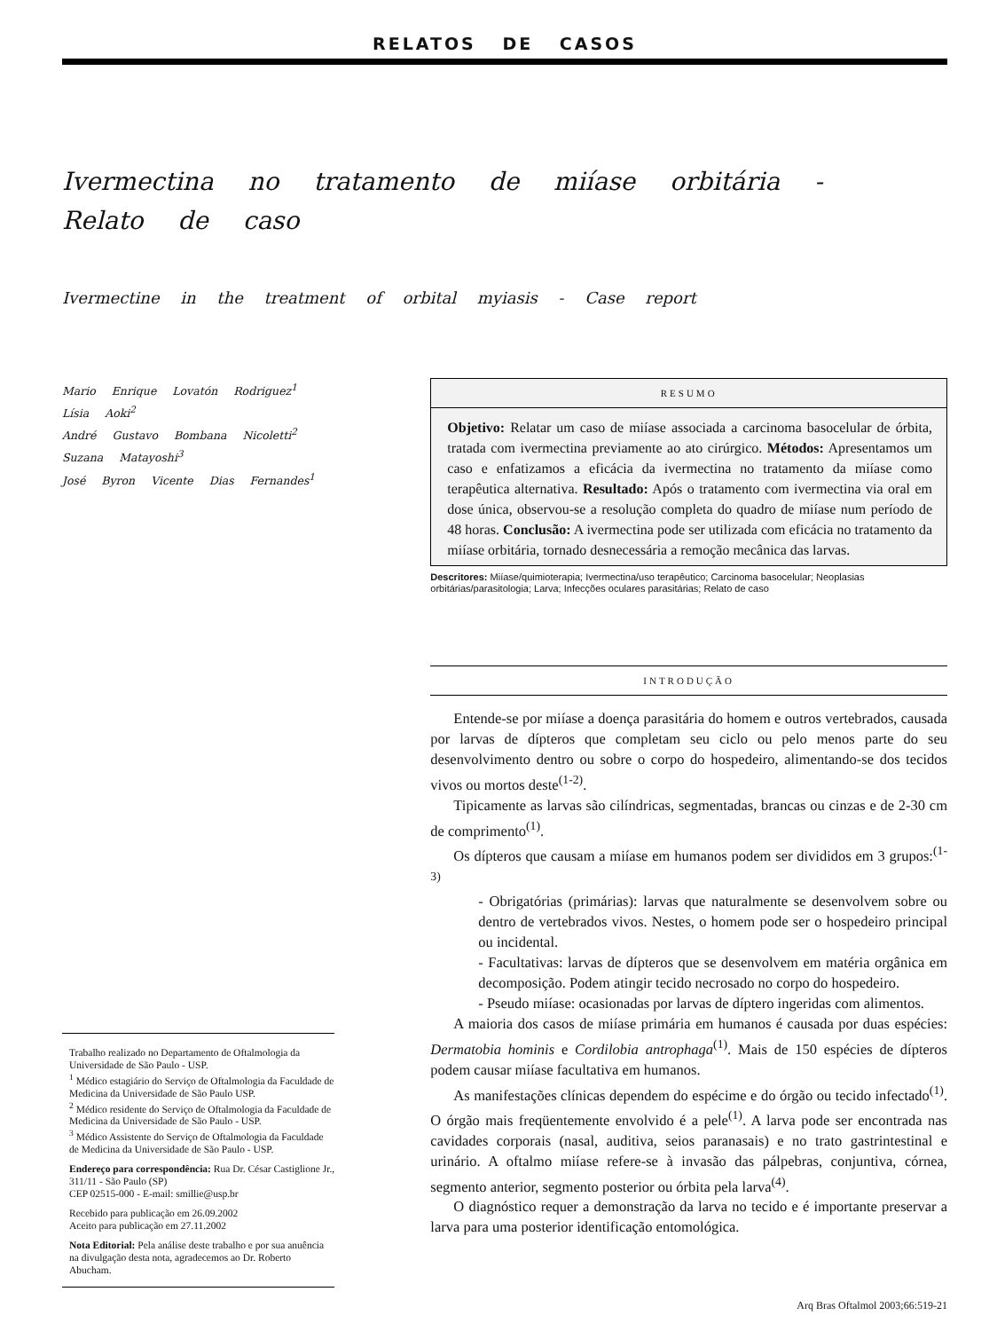RELATOS DE CASOS
Ivermectina no tratamento de miíase orbitária -
Relato de caso
Ivermectine in the treatment of orbital myiasis - Case report
Mario Enrique Lovatón Rodriguez<sup>1</sup>
Lísia Aoki<sup>2</sup>
André Gustavo Bombana Nicoletti<sup>2</sup>
Suzana Matayoshi<sup>3</sup>
José Byron Vicente Dias Fernandes<sup>1</sup>
Trabalho realizado no Departamento de Oftalmologia da Universidade de São Paulo - USP.
<sup>1</sup> Médico estagiário do Serviço de Oftalmologia da Faculdade de Medicina da Universidade de São Paulo USP.
<sup>2</sup> Médico residente do Serviço de Oftalmologia da Faculdade de Medicina da Universidade de São Paulo - USP.
<sup>3</sup> Médico Assistente do Serviço de Oftalmologia da Faculdade de Medicina da Universidade de São Paulo - USP.
Endereço para correspondência: Rua Dr. César Castiglione Jr., 311/11 - São Paulo (SP)
CEP 02515-000 - E-mail: smillie@usp.br
Recebido para publicação em 26.09.2002
Aceito para publicação em 27.11.2002
Nota Editorial: Pela análise deste trabalho e por sua anuência na divulgação desta nota, agradecemos ao Dr. Roberto Abucham.
RESUMO
Objetivo: Relatar um caso de miíase associada a carcinoma basocelular de órbita, tratada com ivermectina previamente ao ato cirúrgico. Métodos: Apresentamos um caso e enfatizamos a eficácia da ivermectina no tratamento da miíase como terapêutica alternativa. Resultado: Após o tratamento com ivermectina via oral em dose única, observou-se a resolução completa do quadro de miíase num período de 48 horas. Conclusão: A ivermectina pode ser utilizada com eficácia no tratamento da miíase orbitária, tornado desnecessária a remoção mecânica das larvas.
Descritores: Miíase/quimioterapia; Ivermectina/uso terapêutico; Carcinoma basocelular; Neoplasias orbitárias/parasitologia; Larva; Infecções oculares parasitárias; Relato de caso
INTRODUÇÃO
Entende-se por miíase a doença parasitária do homem e outros vertebrados, causada por larvas de dípteros que completam seu ciclo ou pelo menos parte do seu desenvolvimento dentro ou sobre o corpo do hospedeiro, alimentando-se dos tecidos vivos ou mortos deste<sup>(1-2)</sup>.
Tipicamente as larvas são cilíndricas, segmentadas, brancas ou cinzas e de 2-30 cm de comprimento<sup>(1)</sup>.
Os dípteros que causam a miíase em humanos podem ser divididos em 3 grupos:<sup>(1-3)</sup>
- Obrigatórias (primárias): larvas que naturalmente se desenvolvem sobre ou dentro de vertebrados vivos. Nestes, o homem pode ser o hospedeiro principal ou incidental.
- Facultativas: larvas de dípteros que se desenvolvem em matéria orgânica em decomposição. Podem atingir tecido necrosado no corpo do hospedeiro.
- Pseudo miíase: ocasionadas por larvas de díptero ingeridas com alimentos.
A maioria dos casos de miíase primária em humanos é causada por duas espécies: Dermatobia hominis e Cordilobia antrophaga<sup>(1)</sup>. Mais de 150 espécies de dípteros podem causar miíase facultativa em humanos.
As manifestações clínicas dependem do espécime e do órgão ou tecido infectado<sup>(1)</sup>. O órgão mais freqüentemente envolvido é a pele<sup>(1)</sup>. A larva pode ser encontrada nas cavidades corporais (nasal, auditiva, seios paranasais) e no trato gastrintestinal e urinário. A oftalmo miíase refere-se à invasão das pálpebras, conjuntiva, córnea, segmento anterior, segmento posterior ou órbita pela larva<sup>(4)</sup>.
O diagnóstico requer a demonstração da larva no tecido e é importante preservar a larva para uma posterior identificação entomológica.
Arq Bras Oftalmol 2003;66:519-21